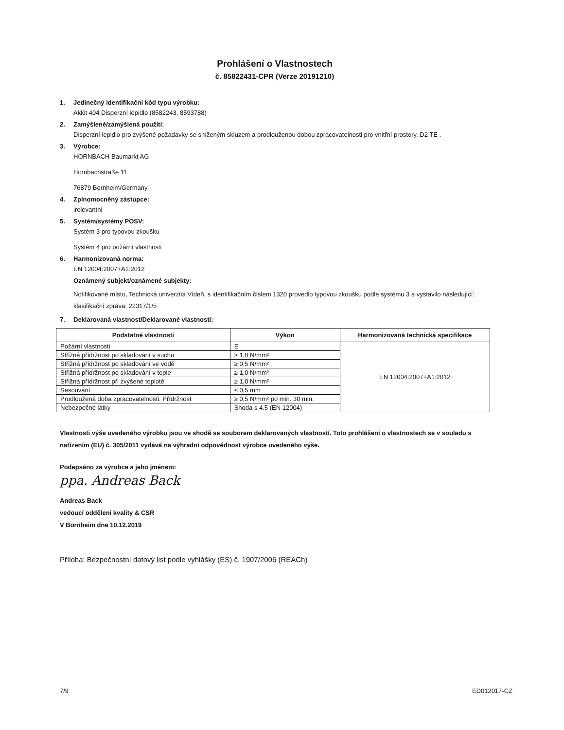Prohlášení o Vlastnostech
č. 85822431-CPR (Verze 20191210)
1. Jedinečný identifikační kód typu výrobku:
Akkit 404 Disperzní lepidlo (8582243, 8593788)
2. Zamýšlené/zamýšlená použití:
Disperzní lepidlo pro zvýšené požadavky se sníženým skluzem a prodlouženou dobou zpracovatelnosti pro vnitřní prostory, D2 TE .
3. Výrobce:
HORNBACH Baumarkt AG
Hornbachstraße 11
76879 Bornheim/Germany
4. Zplnomocněný zástupce:
irelevantní
5. Systém/systémy POSV:
Systém 3 pro typovou zkoušku
Systém 4 pro požární vlastnosti
6. Harmonizovaná norma:
EN 12004:2007+A1:2012
Oznámený subjekt/oznámené subjekty:
Notifikované místo, Technická univerzita Vídeň, s identifikačním číslem 1320 provedlo typovou zkoušku podle systému 3 a vystavilo následující:
klasifikační zpráva: 22317/1/5
7. Deklarovaná vlastnost/Deklarované vlastnosti:
| Podstatné vlastnosti | Výkon | Harmonizovaná technická specifikace |
| --- | --- | --- |
| Požární vlastnosti | E | EN 12004:2007+A1:2012 |
| Střižná přídržnost po skladování v suchu | ≥ 1,0 N/mm² | |
| Střižná přídržnost po skladování ve vodě | ≥ 0,5 N/mm² | |
| Střižná přídržnost po skladování v teple | ≥ 1,0 N/mm² | |
| Střižná přídržnost při zvýšené teplotě | ≥ 1,0 N/mm² | |
| Sesouvání | ≤ 0,5 mm | |
| Prodloužená doba zpracovatelnosti: Přídržnost | ≥ 0,5 N/mm² po min. 30 min. | |
| Nebezpečné látky | Shoda s 4.5 (EN 12004) | |
Vlastnosti výše uvedeného výrobku jsou ve shodě se souborem deklarovaných vlastností. Toto prohlášení o vlastnostech se v souladu s nařízením (EU) č. 305/2011 vydává na výhradní odpovědnost výrobce uvedeného výše.
Podepsáno za výrobce a jeho jménem:
ppa. Andreas Back
Andreas Back
vedoucí oddělení kvality & CSR
V Bornheim dne 10.12.2019
Příloha: Bezpečnostní datový list podle vyhlášky (ES) č. 1907/2006 (REACh)
7/9 ED012017-CZ